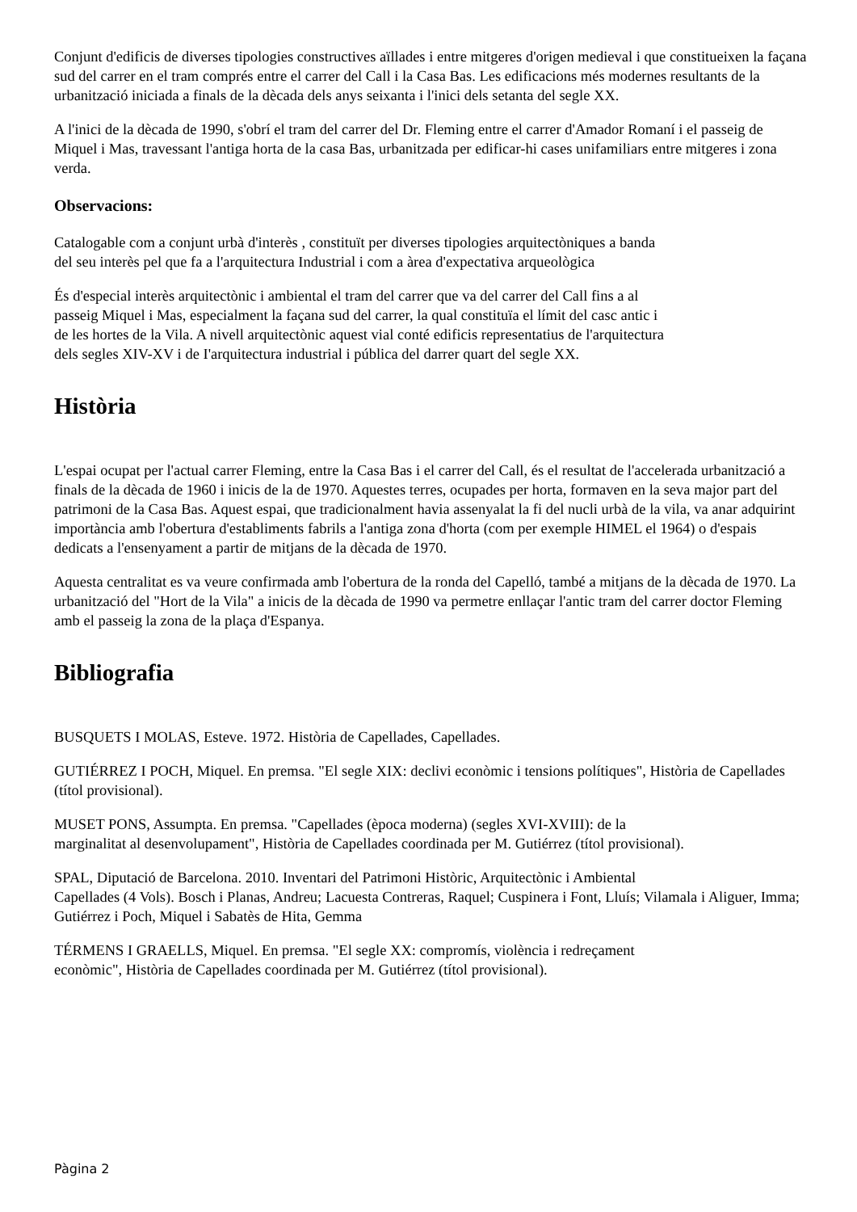Conjunt d'edificis de diverses tipologies constructives aïllades i entre mitgeres d'origen medieval i que constitueixen la façana sud del carrer en el tram comprés entre el carrer del Call i la Casa Bas. Les edificacions més modernes resultants de la urbanització iniciada a finals de la dècada dels anys seixanta i l'inici dels setanta del segle XX.
A l'inici de la dècada de 1990, s'obrí el tram del carrer del Dr. Fleming entre el carrer d'Amador Romaní i el passeig de Miquel i Mas, travessant l'antiga horta de la casa Bas, urbanitzada per edificar-hi cases unifamiliars entre mitgeres i zona verda.
Observacions:
Catalogable com a conjunt urbà d'interès , constituït per diverses tipologies arquitectòniques a banda
del seu interès pel que fa a l'arquitectura Industrial i com a àrea d'expectativa arqueològica
És d'especial interès arquitectònic i ambiental el tram del carrer que va del carrer del Call fins a al
passeig Miquel i Mas, especialment la façana sud del carrer, la qual constituïa el límit del casc antic i
de les hortes de la Vila. A nivell arquitectònic aquest vial conté edificis representatius de l'arquitectura
dels segles XIV-XV i de I'arquitectura industrial i pública del darrer quart del segle XX.
Història
L'espai ocupat per l'actual carrer Fleming, entre la Casa Bas i el carrer del Call, és el resultat de l'accelerada urbanització a finals de la dècada de 1960 i inicis de la de 1970. Aquestes terres, ocupades per horta, formaven en la seva major part del patrimoni de la Casa Bas. Aquest espai, que tradicionalment havia assenyalat la fi del nucli urbà de la vila, va anar adquirint importància amb l'obertura d'establiments fabrils a l'antiga zona d'horta (com per exemple HIMEL el 1964) o d'espais dedicats a l'ensenyament a partir de mitjans de la dècada de 1970.
Aquesta centralitat es va veure confirmada amb l'obertura de la ronda del Capelló, també a mitjans de la dècada de 1970. La urbanització del "Hort de la Vila" a inicis de la dècada de 1990 va permetre enllaçar l'antic tram del carrer doctor Fleming amb el passeig la zona de la plaça d'Espanya.
Bibliografia
BUSQUETS I MOLAS, Esteve. 1972. Història de Capellades, Capellades.
GUTIÉRREZ I POCH, Miquel. En premsa. "El segle XIX: declivi econòmic i tensions polítiques", Història de Capellades (títol provisional).
MUSET PONS, Assumpta. En premsa. "Capellades (època moderna) (segles XVI-XVIII): de la
marginalitat al desenvolupament", Història de Capellades coordinada per M. Gutiérrez (títol provisional).
SPAL, Diputació de Barcelona. 2010. Inventari del Patrimoni Històric, Arquitectònic i Ambiental
Capellades (4 Vols). Bosch i Planas, Andreu; Lacuesta Contreras, Raquel; Cuspinera i Font, Lluís; Vilamala i Aliguer, Imma; Gutiérrez i Poch, Miquel i Sabatès de Hita, Gemma
TÉRMENS I GRAELLS, Miquel. En premsa. "El segle XX: compromís, violència i redreçament
econòmic", Història de Capellades coordinada per M. Gutiérrez (títol provisional).
Pàgina 2